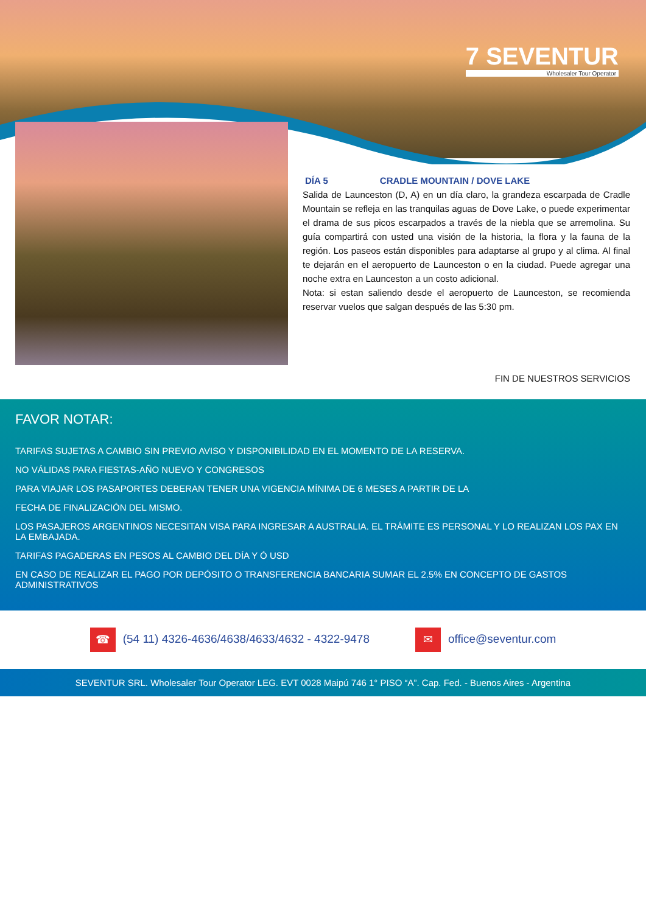7 SEVENTUR
Wholesaler Tour Operator
DÍA 5 CRADLE MOUNTAIN / DOVE LAKE
Salida de Launceston (D, A) en un día claro, la grandeza escarpada de Cradle Mountain se refleja en las tranquilas aguas de Dove Lake, o puede experimentar el drama de sus picos escarpados a través de la niebla que se arremolina. Su guía compartirá con usted una visión de la historia, la flora y la fauna de la región. Los paseos están disponibles para adaptarse al grupo y al clima. Al final te dejarán en el aeropuerto de Launceston o en la ciudad. Puede agregar una noche extra en Launceston a un costo adicional.
Nota: si estan saliendo desde el aeropuerto de Launceston, se recomienda reservar vuelos que salgan después de las 5:30 pm.
FIN DE NUESTROS SERVICIOS
FAVOR NOTAR:
TARIFAS SUJETAS A CAMBIO SIN PREVIO AVISO Y DISPONIBILIDAD EN EL MOMENTO DE LA RESERVA.
NO VÁLIDAS PARA FIESTAS-AÑO NUEVO Y CONGRESOS
PARA VIAJAR LOS PASAPORTES DEBERAN TENER UNA VIGENCIA MÍNIMA DE 6 MESES A PARTIR DE LA
FECHA DE FINALIZACIÓN DEL MISMO.
LOS PASAJEROS ARGENTINOS NECESITAN VISA PARA INGRESAR A AUSTRALIA. EL TRÁMITE ES PERSONAL Y LO REALIZAN LOS PAX EN LA EMBAJADA.
TARIFAS PAGADERAS EN PESOS AL CAMBIO DEL DÍA Y Ó USD
EN CASO DE REALIZAR EL PAGO POR DEPÓSITO O TRANSFERENCIA BANCARIA SUMAR EL 2.5% EN CONCEPTO DE GASTOS ADMINISTRATIVOS
☎ (54 11) 4326-4636/4638/4633/4632 - 4322-9478
✉ office@seventur.com
SEVENTUR SRL. Wholesaler Tour Operator LEG. EVT 0028 Maipú 746 1° PISO “A”. Cap. Fed. - Buenos Aires - Argentina